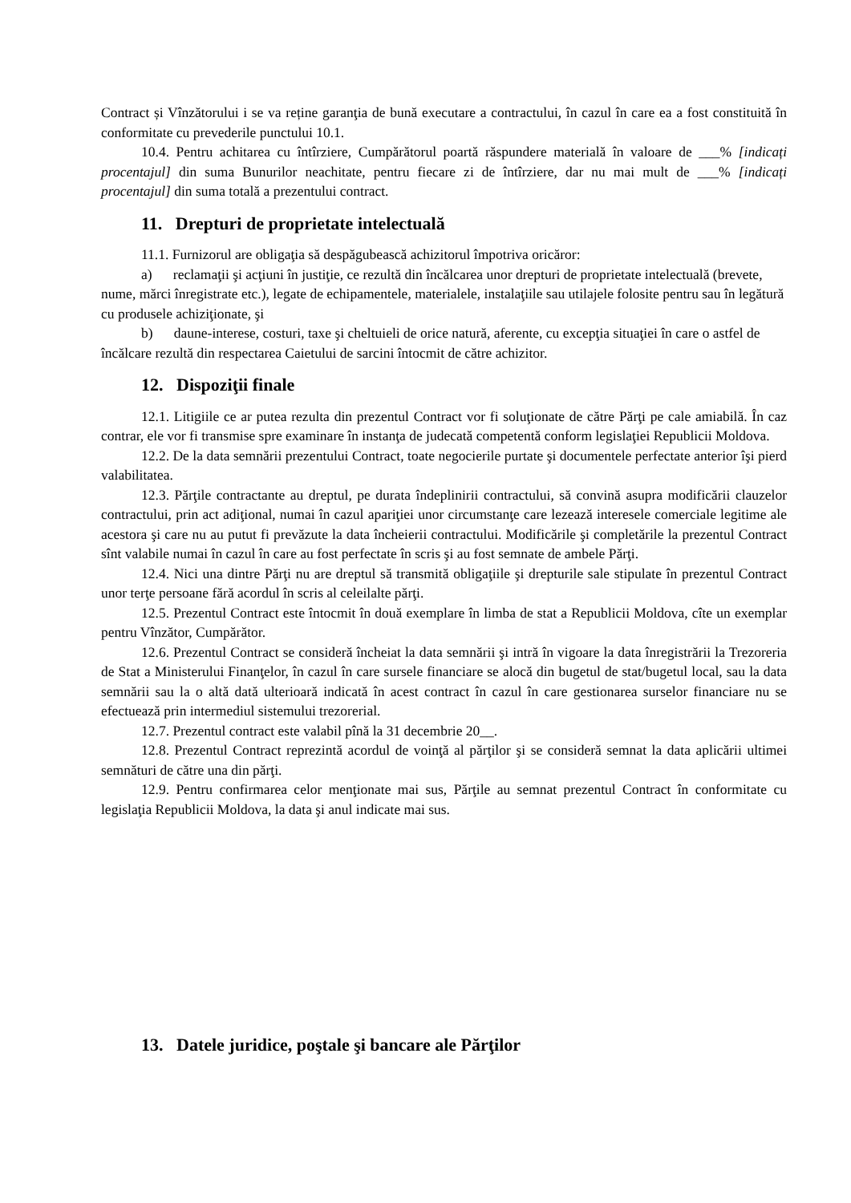Contract și Vînzătorului i se va reține garanţia de bună executare a contractului, în cazul în care ea a fost constituită în conformitate cu prevederile punctului 10.1.
10.4. Pentru achitarea cu întîrziere, Cumpărătorul poartă răspundere materială în valoare de ___% [indicați procentajul] din suma Bunurilor neachitate, pentru fiecare zi de întîrziere, dar nu mai mult de ___% [indicați procentajul] din suma totală a prezentului contract.
11. Drepturi de proprietate intelectuală
11.1. Furnizorul are obligaţia să despăgubească achizitorul împotriva oricăror:
a) reclamaţii şi acţiuni în justiţie, ce rezultă din încălcarea unor drepturi de proprietate intelectuală (brevete, nume, mărci înregistrate etc.), legate de echipamentele, materialele, instalaţiile sau utilajele folosite pentru sau în legătură cu produsele achiziţionate, şi
b) daune-interese, costuri, taxe şi cheltuieli de orice natură, aferente, cu excepţia situaţiei în care o astfel de încălcare rezultă din respectarea Caietului de sarcini întocmit de către achizitor.
12. Dispoziţii finale
12.1. Litigiile ce ar putea rezulta din prezentul Contract vor fi soluţionate de către Părţi pe cale amiabilă. În caz contrar, ele vor fi transmise spre examinare în instanţa de judecată competentă conform legislaţiei Republicii Moldova.
12.2. De la data semnării prezentului Contract, toate negocierile purtate şi documentele perfectate anterior îşi pierd valabilitatea.
12.3. Părţile contractante au dreptul, pe durata îndeplinirii contractului, să convină asupra modificării clauzelor contractului, prin act adiţional, numai în cazul apariţiei unor circumstanţe care lezează interesele comerciale legitime ale acestora şi care nu au putut fi prevăzute la data încheierii contractului. Modificările şi completările la prezentul Contract sînt valabile numai în cazul în care au fost perfectate în scris şi au fost semnate de ambele Părţi.
12.4. Nici una dintre Părţi nu are dreptul să transmită obligaţiile şi drepturile sale stipulate în prezentul Contract unor terţe persoane fără acordul în scris al celeilalte părţi.
12.5. Prezentul Contract este întocmit în două exemplare în limba de stat a Republicii Moldova, cîte un exemplar pentru Vînzător, Cumpărător.
12.6. Prezentul Contract se consideră încheiat la data semnării şi intră în vigoare la data înregistrării la Trezoreria de Stat a Ministerului Finanţelor, în cazul în care sursele financiare se alocă din bugetul de stat/bugetul local, sau la data semnării sau la o altă dată ulterioară indicată în acest contract în cazul în care gestionarea surselor financiare nu se efectuează prin intermediul sistemului trezorerial.
12.7. Prezentul contract este valabil pînă la 31 decembrie 20__.
12.8. Prezentul Contract reprezintă acordul de voinţă al părţilor şi se consideră semnat la data aplicării ultimei semnături de către una din părţi.
12.9. Pentru confirmarea celor menţionate mai sus, Părţile au semnat prezentul Contract în conformitate cu legislaţia Republicii Moldova, la data şi anul indicate mai sus.
13. Datele juridice, poştale şi bancare ale Părţilor